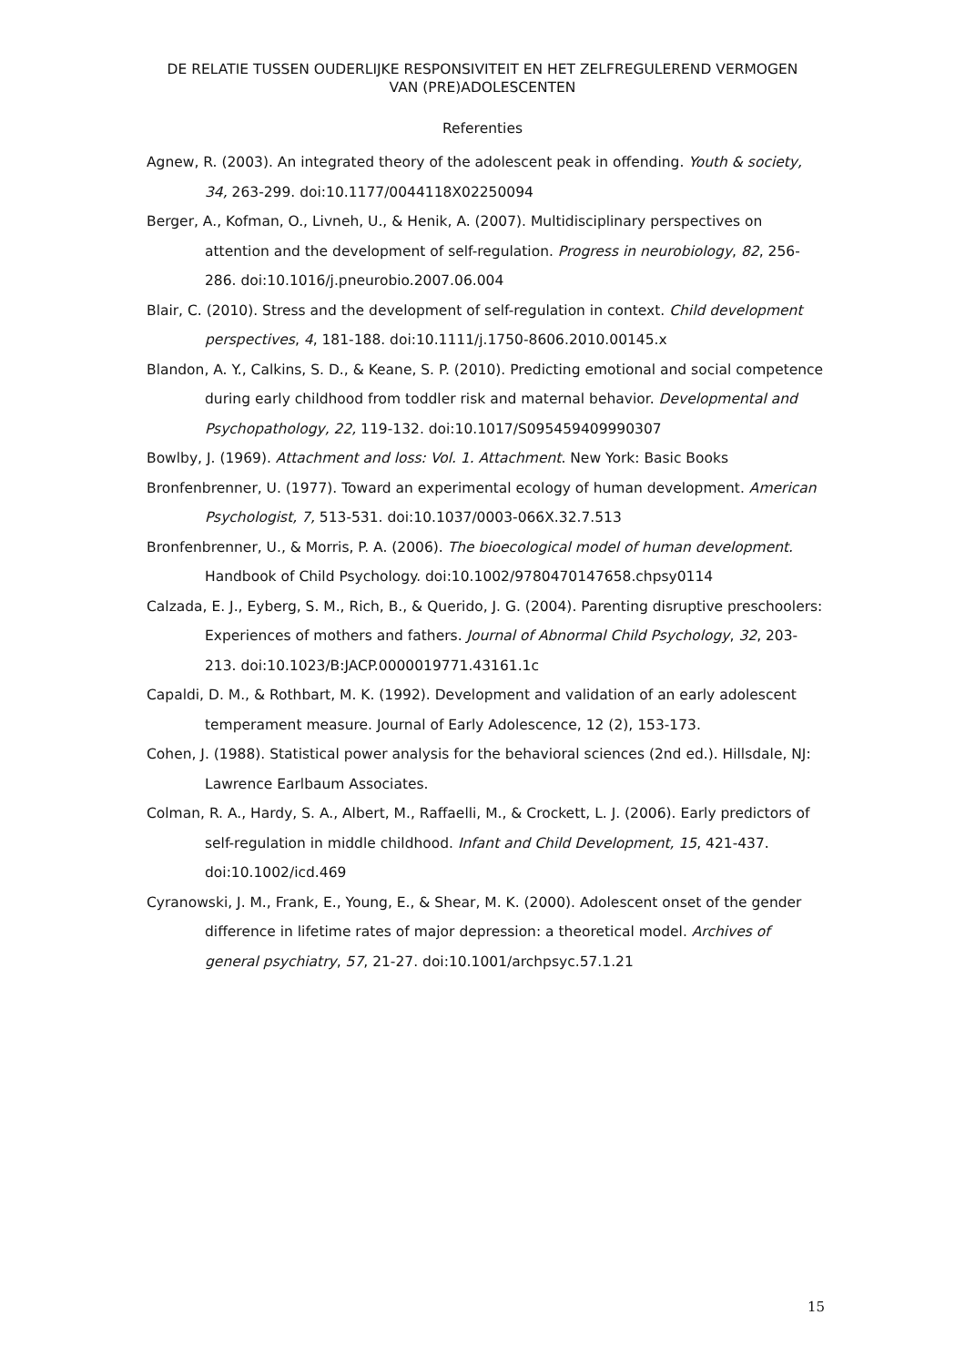DE RELATIE TUSSEN OUDERLIJKE RESPONSIVITEIT EN HET ZELFREGULEREND VERMOGEN
VAN (PRE)ADOLESCENTEN
Referenties
Agnew, R. (2003). An integrated theory of the adolescent peak in offending. Youth & society, 34, 263-299. doi:10.1177/0044118X02250094
Berger, A., Kofman, O., Livneh, U., & Henik, A. (2007). Multidisciplinary perspectives on attention and the development of self-regulation. Progress in neurobiology, 82, 256-286. doi:10.1016/j.pneurobio.2007.06.004
Blair, C. (2010). Stress and the development of self-regulation in context. Child development perspectives, 4, 181-188. doi:10.1111/j.1750-8606.2010.00145.x
Blandon, A. Y., Calkins, S. D., & Keane, S. P. (2010). Predicting emotional and social competence during early childhood from toddler risk and maternal behavior. Developmental and Psychopathology, 22, 119-132. doi:10.1017/S095459409990307
Bowlby, J. (1969). Attachment and loss: Vol. 1. Attachment. New York: Basic Books
Bronfenbrenner, U. (1977). Toward an experimental ecology of human development. American Psychologist, 7, 513-531. doi:10.1037/0003-066X.32.7.513
Bronfenbrenner, U., & Morris, P. A. (2006). The bioecological model of human development. Handbook of Child Psychology. doi:10.1002/9780470147658.chpsy0114
Calzada, E. J., Eyberg, S. M., Rich, B., & Querido, J. G. (2004). Parenting disruptive preschoolers: Experiences of mothers and fathers. Journal of Abnormal Child Psychology, 32, 203-213. doi:10.1023/B:JACP.0000019771.43161.1c
Capaldi, D. M., & Rothbart, M. K. (1992). Development and validation of an early adolescent temperament measure. Journal of Early Adolescence, 12 (2), 153-173.
Cohen, J. (1988). Statistical power analysis for the behavioral sciences (2nd ed.). Hillsdale, NJ: Lawrence Earlbaum Associates.
Colman, R. A., Hardy, S. A., Albert, M., Raffaelli, M., & Crockett, L. J. (2006). Early predictors of self-regulation in middle childhood. Infant and Child Development, 15, 421-437. doi:10.1002/icd.469
Cyranowski, J. M., Frank, E., Young, E., & Shear, M. K. (2000). Adolescent onset of the gender difference in lifetime rates of major depression: a theoretical model. Archives of general psychiatry, 57, 21-27. doi:10.1001/archpsyc.57.1.21
15